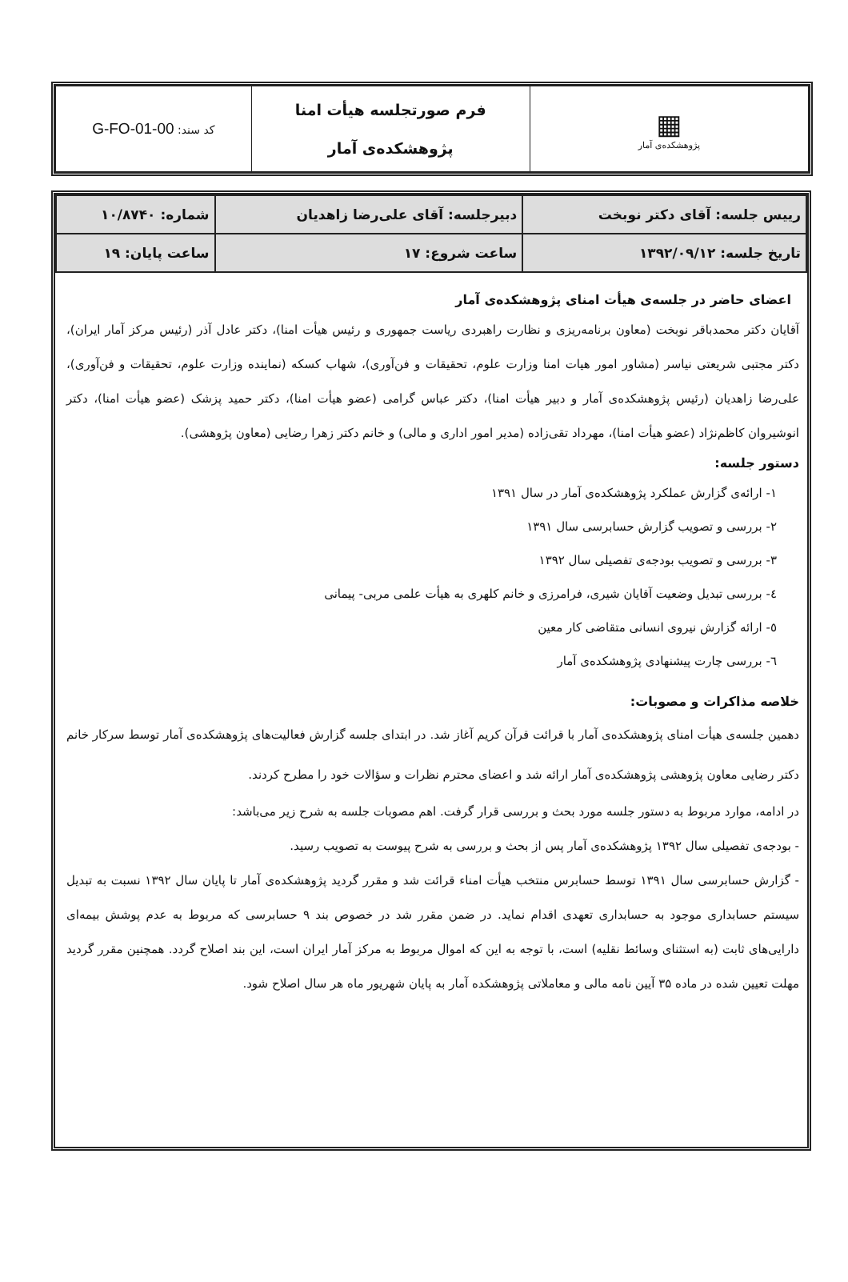| ▦ پژوهشکده‌ی آمار | فرم صورتجلسه هیأت امنا پژوهشکده‌ی آمار | کد سند: G-FO-01-00 |
| رییس جلسه: آقای دکتر نوبخت | دبیرجلسه: آقای علی‌رضا زاهدیان | شماره: ۱۰/۸۷۴۰ |
| تاریخ جلسه: ۱۳۹۲/۰۹/۱۲ | ساعت شروع: ۱۷ | ساعت پایان: ۱۹ |
اعضای حاضر در جلسه‌ی هیأت امنای پژوهشکده‌ی آمار
آقایان دکتر محمدباقر نوبخت (معاون برنامه‌ریزی و نظارت راهبردی ریاست جمهوری و رئیس هیأت امنا)، دکتر عادل آذر (رئیس مرکز آمار ایران)، دکتر مجتبی شریعتی نیاسر (مشاور امور هیات امنا وزارت علوم، تحقیقات و فن‌آوری)، شهاب کسکه (نماینده وزارت علوم، تحقیقات و فن‌آوری)، علی‌رضا زاهدیان (رئیس پژوهشکده‌ی آمار و دبیر هیأت امنا)، دکتر عباس گرامی (عضو هیأت امنا)، دکتر حمید پزشک (عضو هیأت امنا)، دکتر انوشیروان کاظم‌نژاد (عضو هیأت امنا)، مهرداد تقی‌زاده (مدیر امور اداری و مالی) و خانم دکتر زهرا رضایی (معاون پژوهشی).
دستور جلسه:
۱- ارائه‌ی گزارش عملکرد پژوهشکده‌ی آمار در سال ۱۳۹۱
۲- بررسی و تصویب گزارش حسابرسی سال ۱۳۹۱
۳- بررسی و تصویب بودجه‌ی تفصیلی سال ۱۳۹۲
٤- بررسی تبدیل وضعیت آقایان شیری، فرامرزی و خانم کلهری به هیأت علمی مربی- پیمانی
٥- ارائه گزارش نیروی انسانی متقاضی کار معین
٦- بررسی چارت پیشنهادی پژوهشکده‌ی آمار
خلاصه مذاکرات و مصوبات:
دهمین جلسه‌ی هیأت امنای پژوهشکده‌ی آمار با قرائت قرآن کریم آغاز شد. در ابتدای جلسه گزارش فعالیت‌های پژوهشکده‌ی آمار توسط سرکار خانم دکتر رضایی معاون پژوهشی پژوهشکده‌ی آمار ارائه شد و اعضای محترم نظرات و سؤالات خود را مطرح کردند.
در ادامه، موارد مربوط به دستور جلسه مورد بحث و بررسی قرار گرفت. اهم مصوبات جلسه به شرح زیر می‌باشد:
- بودجه‌ی تفصیلی سال ۱۳۹۲ پژوهشکده‌ی آمار پس از بحث و بررسی به شرح پیوست به تصویب رسید.
- گزارش حسابرسی سال ۱۳۹۱ توسط حسابرس منتخب هیأت امناء قرائت شد و مقرر گردید پژوهشکده‌ی آمار تا پایان سال ۱۳۹۲ نسبت به تبدیل سیستم حسابداری موجود به حسابداری تعهدی اقدام نماید. در ضمن مقرر شد در خصوص بند ۹ حسابرسی که مربوط به عدم پوشش بیمه‌ای دارایی‌های ثابت (به استثنای وسائط نقلیه) است، با توجه به این که اموال مربوط به مرکز آمار ایران است، این بند اصلاح گردد. همچنین مقرر گردید مهلت تعیین شده در ماده ۳۵ آیین نامه مالی و معاملاتی پژوهشکده آمار به پایان شهریور ماه هر سال اصلاح شود.